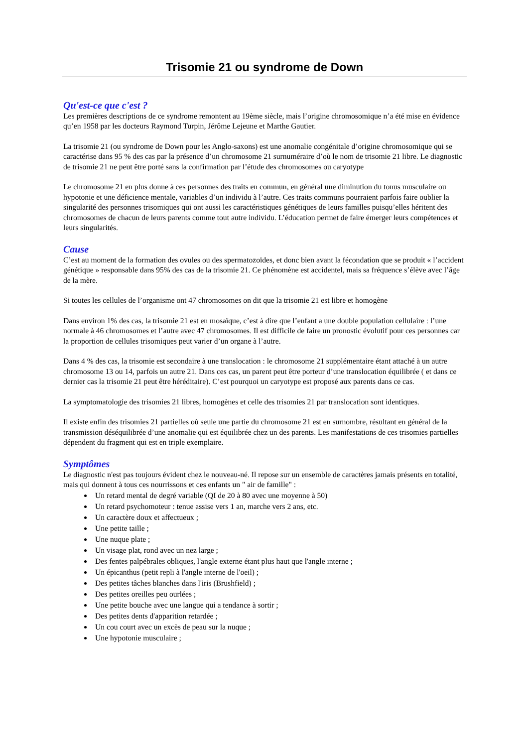Trisomie 21 ou syndrome de Down
Qu'est-ce que c'est ?
Les premières descriptions de ce syndrome remontent au 19ème siècle, mais l’origine chromosomique n’a été mise en évidence qu’en 1958 par les docteurs Raymond Turpin, Jérôme Lejeune et Marthe Gautier.
La trisomie 21 (ou syndrome de Down pour les Anglo-saxons) est une anomalie congénitale d’origine chromosomique qui se caractérise dans 95 % des cas par la présence d’un chromosome 21 surnuméraire d’où le nom de trisomie 21 libre. Le diagnostic de trisomie 21 ne peut être porté sans la confirmation par l’étude des chromosomes ou caryotype
Le chromosome 21 en plus donne à ces personnes des traits en commun, en général une diminution du tonus musculaire ou hypotonie et une déficience mentale, variables d’un individu à l’autre. Ces traits communs pourraient parfois faire oublier la singularité des personnes trisomiques qui ont aussi les caractéristiques génétiques de leurs familles puisqu’elles héritent des chromosomes de chacun de leurs parents comme tout autre individu. L’éducation permet de faire émerger leurs compétences et leurs singularités.
Cause
C’est au moment de la formation des ovules ou des spermatozoïdes, et donc bien avant la fécondation que se produit « l’accident génétique » responsable dans 95% des cas de la trisomie 21. Ce phénomène est accidentel, mais sa fréquence s’élève avec l’âge de la mère.
Si toutes les cellules de l’organisme ont 47 chromosomes on dit que la trisomie 21 est libre et homogène
Dans environ 1% des cas, la trisomie 21 est en mosaïque, c’est à dire que l’enfant a une double population cellulaire : l’une normale à 46 chromosomes et l’autre avec 47 chromosomes. Il est difficile de faire un pronostic évolutif pour ces personnes car la proportion de cellules trisomiques peut varier d’un organe à l’autre.
Dans 4 % des cas, la trisomie est secondaire à une translocation : le chromosome 21 supplémentaire étant attaché à un autre chromosome 13 ou 14, parfois un autre 21. Dans ces cas, un parent peut être porteur d’une translocation équilibrée ( et dans ce dernier cas la trisomie 21 peut être héréditaire). C’est pourquoi un caryotype est proposé aux parents dans ce cas.
La symptomatologie des trisomies 21 libres, homogènes et celle des trisomies 21 par translocation sont identiques.
Il existe enfin des trisomies 21 partielles où seule une partie du chromosome 21 est en surnombre, résultant en général de la transmission déséquilibrée d’une anomalie qui est équilibrée chez un des parents. Les manifestations de ces trisomies partielles dépendent du fragment qui est en triple exemplaire.
Symptômes
Le diagnostic n'est pas toujours évident chez le nouveau-né. Il repose sur un ensemble de caractères jamais présents en totalité, mais qui donnent à tous ces nourrissons et ces enfants un " air de famille" :
Un retard mental de degré variable (QI de 20 à 80 avec une moyenne à 50)
Un retard psychomoteur : tenue assise vers 1 an, marche vers 2 ans, etc.
Un caractère doux et affectueux ;
Une petite taille ;
Une nuque plate ;
Un visage plat, rond avec un nez large ;
Des fentes palpébrales obliques, l'angle externe étant plus haut que l'angle interne ;
Un épicanthus (petit repli à l'angle interne de l'oeil) ;
Des petites tâches blanches dans l'iris (Brushfield) ;
Des petites oreilles peu ourlées ;
Une petite bouche avec une langue qui a tendance à sortir ;
Des petites dents d'apparition retardée ;
Un cou court avec un excès de peau sur la nuque ;
Une hypotonie musculaire ;